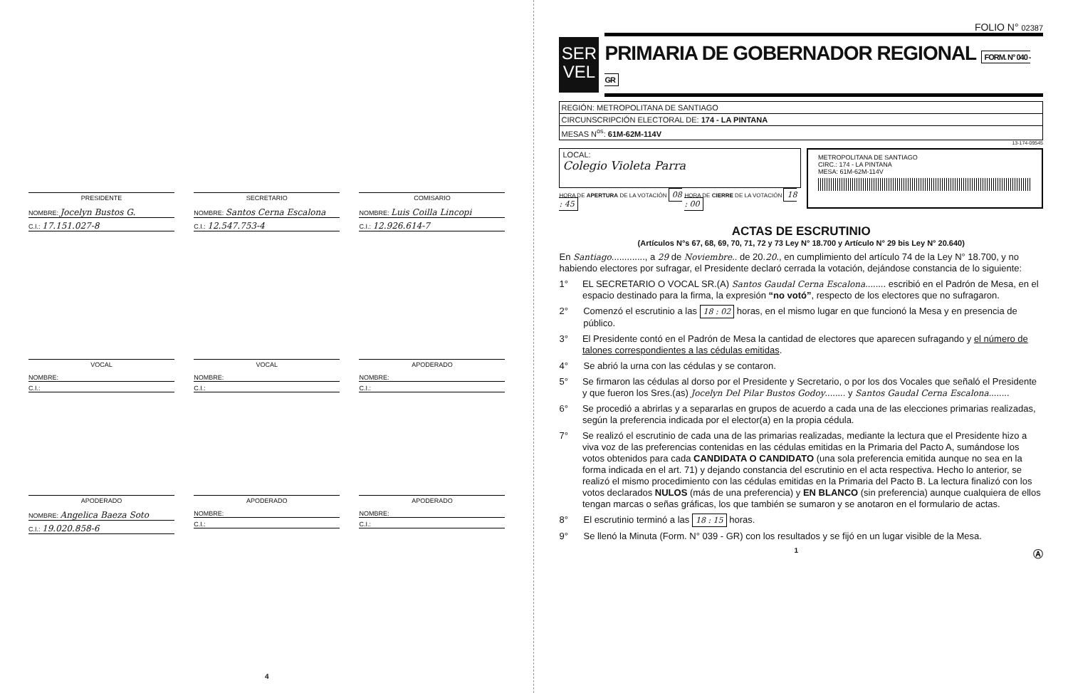PRESIDENTE
NOMBRE: Jocelyn Bustos G.
C.I.: 17.151.027-8
SECRETARIO
NOMBRE: Santos Cerna Escalona
C.I.: 12.547.753-4
COMISARIO
NOMBRE: Luis Coilla Lincopi
C.I.: 12.926.614-7
VOCAL
NOMBRE:
C.I.:
VOCAL
NOMBRE:
C.I.:
APODERADO
NOMBRE:
C.I.:
APODERADO
NOMBRE: Angelica Baeza Soto
C.I.: 19.020.858-6
APODERADO
NOMBRE:
C.I.:
APODERADO
NOMBRE:
C.I.:
4
FOLIO N° 02387
SER
VEL
PRIMARIA DE GOBERNADOR REGIONAL FORM. N° 040 - GR
REGIÓN: METROPOLITANA DE SANTIAGO
CIRCUNSCRIPCIÓN ELECTORAL DE: 174 - LA PINTANA
MESAS N<sup>os</sup>: 61M-62M-114V
13-174-09545
LOCAL:
Colegio Violeta Parra
HORA DE APERTURA DE LA VOTACIÓN 08 : 45 HORA DE CIERRE DE LA VOTACIÓN 18 : 00
METROPOLITANA DE SANTIAGO
CIRC.: 174 - LA PINTANA
MESA: 61M-62M-114V
ACTAS DE ESCRUTINIO
(Artículos N°s 67, 68, 69, 70, 71, 72 y 73 Ley N° 18.700 y Artículo N° 29 bis Ley N° 20.640)
En Santiago............., a 29 de Noviembre.. de 20.20., en cumplimiento del artículo 74 de la Ley N° 18.700, y no habiendo electores por sufragar, el Presidente declaró cerrada la votación, dejándose constancia de lo siguiente:
1° EL SECRETARIO O VOCAL SR.(A) Santos Gaudal Cerna Escalona........ escribió en el Padrón de Mesa, en el espacio destinado para la firma, la expresión “no votó”, respecto de los electores que no sufragaron.
2° Comenzó el escrutinio a las 18 : 02 horas, en el mismo lugar en que funcionó la Mesa y en presencia de público.
3° El Presidente contó en el Padrón de Mesa la cantidad de electores que aparecen sufragando y el número de talones correspondientes a las cédulas emitidas.
4° Se abrió la urna con las cédulas y se contaron.
5° Se firmaron las cédulas al dorso por el Presidente y Secretario, o por los dos Vocales que señaló el Presidente y que fueron los Sres.(as) Jocelyn Del Pilar Bustos Godoy........ y Santos Gaudal Cerna Escalona........
6° Se procedió a abrirlas y a separarlas en grupos de acuerdo a cada una de las elecciones primarias realizadas, según la preferencia indicada por el elector(a) en la propia cédula.
7° Se realizó el escrutinio de cada una de las primarias realizadas, mediante la lectura que el Presidente hizo a viva voz de las preferencias contenidas en las cédulas emitidas en la Primaria del Pacto A, sumándose los votos obtenidos para cada CANDIDATA O CANDIDATO (una sola preferencia emitida aunque no sea en la forma indicada en el art. 71) y dejando constancia del escrutinio en el acta respectiva. Hecho lo anterior, se realizó el mismo procedimiento con las cédulas emitidas en la Primaria del Pacto B. La lectura finalizó con los votos declarados NULOS (más de una preferencia) y EN BLANCO (sin preferencia) aunque cualquiera de ellos tengan marcas o señas gráficas, los que también se sumaron y se anotaron en el formulario de actas.
8° El escrutinio terminó a las 18 : 15 horas.
9° Se llenó la Minuta (Form. N° 039 - GR) con los resultados y se fijó en un lugar visible de la Mesa.
1 Ⓐ